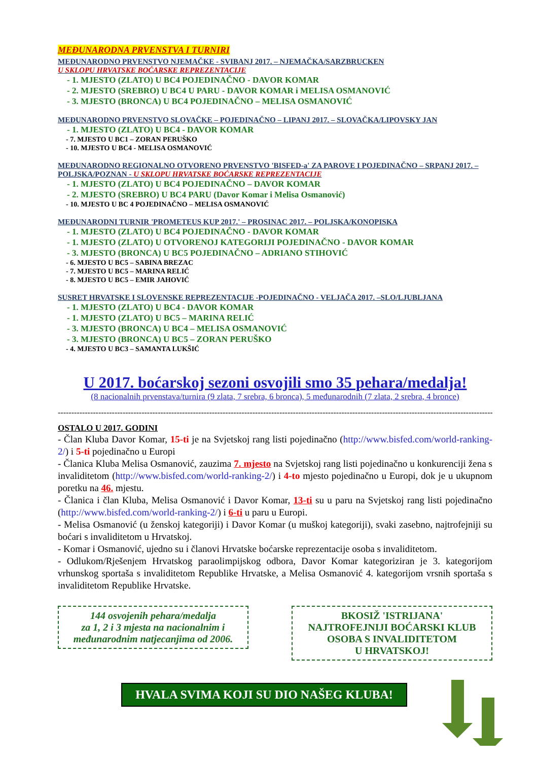MEĐUNARODNA PRVENSTVA I TURNIRI
MEĐUNARODNO PRVENSTVO NJEMAČKE - SVIBANJ 2017. – NJEMAČKA/SARZBRUCKEN
U SKLOPU HRVATSKE BOĆARSKE REPREZENTACIJE
- 1. MJESTO (ZLATO) U BC4 POJEDINAČNO - DAVOR KOMAR
- 2. MJESTO (SREBRO) U BC4 U PARU - DAVOR KOMAR i MELISA OSMANOVIĆ
- 3. MJESTO (BRONCA) U BC4 POJEDINAČNO – MELISA OSMANOVIĆ
MEĐUNARODNO PRVENSTVO SLOVAČKE – POJEDINAČNO – LIPANJ 2017. – SLOVAČKA/LIPOVSKY JAN
- 1. MJESTO (ZLATO) U BC4 - DAVOR KOMAR
- 7. MJESTO U BC1 – ZORAN PERUŠKO
- 10. MJESTO U BC4 - MELISA OSMANOVIĆ
MEĐUNARODNO REGIONALNO OTVORENO PRVENSTVO 'BISFED-a' ZA PAROVE I POJEDINAČNO – SRPANJ 2017. – POLJSKA/POZNAN - U SKLOPU HRVATSKE BOĆARSKE REPREZENTACIJE
- 1. MJESTO (ZLATO) U BC4 POJEDINAČNO – DAVOR KOMAR
- 2. MJESTO (SREBRO) U BC4 PARU (Davor Komar i Melisa Osmanović)
- 10. MJESTO U BC 4 POJEDINAČNO – MELISA OSMANOVIĆ
MEĐUNARODNI TURNIR 'PROMETEUS KUP 2017.' – PROSINAC 2017. – POLJSKA/KONOPISKA
- 1. MJESTO (ZLATO) U BC4 POJEDINAČNO - DAVOR KOMAR
- 1. MJESTO (ZLATO) U OTVORENOJ KATEGORIJI POJEDINAČNO - DAVOR KOMAR
- 3. MJESTO (BRONCA) U BC5 POJEDINAČNO – ADRIANO STIHOVIĆ
- 6. MJESTO U BC5 – SABINA BREZAC
- 7. MJESTO U BC5 – MARINA RELIĆ
- 8. MJESTO U BC5 – EMIR JAHOVIĆ
SUSRET HRVATSKE I SLOVENSKE REPREZENTACIJE -POJEDINAČNO - VELJAČA 2017. –SLO/LJUBLJANA
- 1. MJESTO (ZLATO) U BC4 - DAVOR KOMAR
- 1. MJESTO (ZLATO) U BC5 – MARINA RELIĆ
- 3. MJESTO (BRONCA) U BC4 – MELISA OSMANOVIĆ
- 3. MJESTO (BRONCA) U BC5 – ZORAN PERUŠKO
- 4. MJESTO U BC3 – SAMANTA LUKŠIĆ
U 2017. boćarskoj sezoni osvojili smo 35 pehara/medalja!
(8 nacionalnih prvenstava/turnira (9 zlata, 7 srebra, 6 bronca), 5 međunarodnih (7 zlata, 2 srebra, 4 bronce)
--------------------------------------------------------------------------------------------------------------------------------------------------------------------
OSTALO U 2017. GODINI
- Član Kluba Davor Komar, 15-ti je na Svjetskoj rang listi pojedinačno (http://www.bisfed.com/world-ranking-2/) i 5-ti pojedinačno u Europi
- Članica Kluba Melisa Osmanović, zauzima 7. mjesto na Svjetskoj rang listi pojedinačno u konkurenciji žena s invaliditetom (http://www.bisfed.com/world-ranking-2/) i 4-to mjesto pojedinačno u Europi, dok je u ukupnom poretku na 46. mjestu.
- Članica i član Kluba, Melisa Osmanović i Davor Komar, 13-ti su u paru na Svjetskoj rang listi pojedinačno (http://www.bisfed.com/world-ranking-2/) i 6-ti u paru u Europi.
- Melisa Osmanović (u ženskoj kategoriji) i Davor Komar (u muškoj kategoriji), svaki zasebno, najtrofejniji su boćari s invaliditetom u Hrvatskoj.
- Komar i Osmanović, ujedno su i članovi Hrvatske boćarske reprezentacije osoba s invaliditetom.
- Odlukom/Rješenjem Hrvatskog paraolimpijskog odbora, Davor Komar kategoriziran je 3. kategorijom vrhunskog sportaša s invaliditetom Republike Hrvatske, a Melisa Osmanović 4. kategorijom vrsnih sportaša s invaliditetom Republike Hrvatske.
144 osvojenih pehara/medalja
za 1, 2 i 3 mjesta na nacionalnim i
međunarodnim natjecanjima od 2006.
BKOSIŽ 'ISTRIJANA'
NAJTROFEJNIJI BOĆARSKI KLUB
OSOBA S INVALIDITETOM
U HRVATSKOJ!
HVALA SVIMA KOJI SU DIO NAŠEG KLUBA!